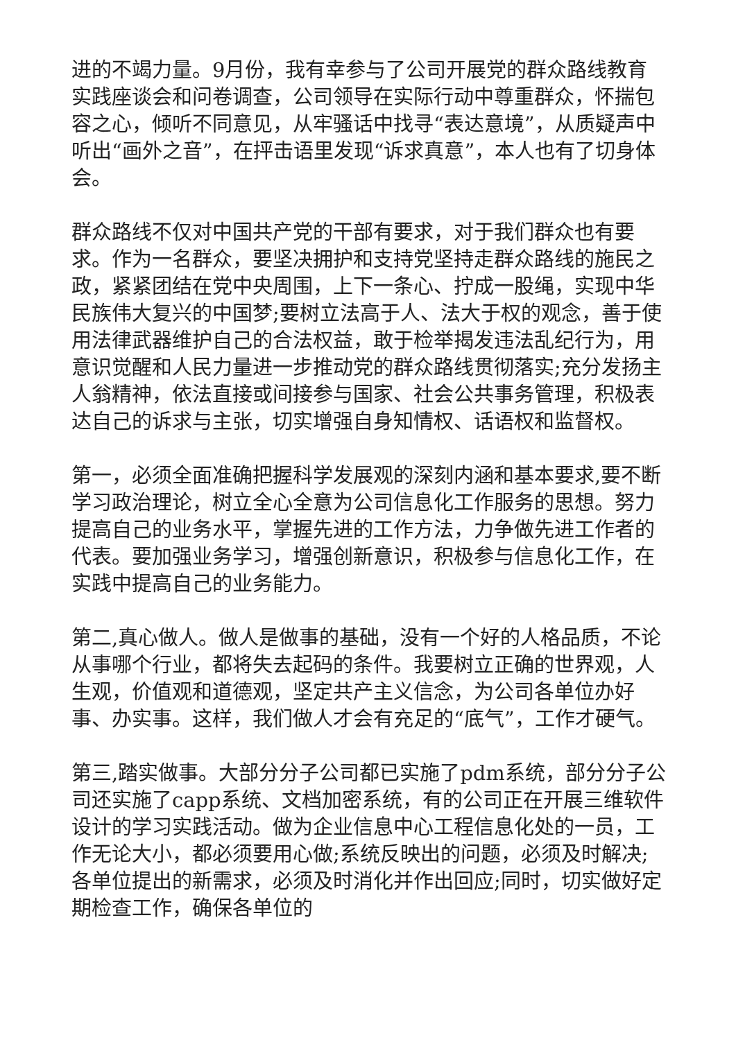进的不竭力量。9月份，我有幸参与了公司开展党的群众路线教育实践座谈会和问卷调查，公司领导在实际行动中尊重群众，怀揣包容之心，倾听不同意见，从牢骚话中找寻“表达意境”，从质疑声中听出“画外之音”，在抨击语里发现“诉求真意”，本人也有了切身体会。
群众路线不仅对中国共产党的干部有要求，对于我们群众也有要求。作为一名群众，要坚决拥护和支持党坚持走群众路线的施民之政，紧紧团结在党中央周围，上下一条心、拧成一股绳，实现中华民族伟大复兴的中国梦;要树立法高于人、法大于权的观念，善于使用法律武器维护自己的合法权益，敢于检举揭发违法乱纪行为，用意识觉醒和人民力量进一步推动党的群众路线贯彻落实;充分发扬主人翁精神，依法直接或间接参与国家、社会公共事务管理，积极表达自己的诉求与主张，切实增强自身知情权、话语权和监督权。
第一，必须全面准确把握科学发展观的深刻内涵和基本要求,要不断学习政治理论，树立全心全意为公司信息化工作服务的思想。努力提高自己的业务水平，掌握先进的工作方法，力争做先进工作者的代表。要加强业务学习，增强创新意识，积极参与信息化工作，在实践中提高自己的业务能力。
第二,真心做人。做人是做事的基础，没有一个好的人格品质，不论从事哪个行业，都将失去起码的条件。我要树立正确的世界观，人生观，价值观和道德观，坚定共产主义信念，为公司各单位办好事、办实事。这样，我们做人才会有充足的“底气”，工作才硬气。
第三,踏实做事。大部分分子公司都已实施了pdm系统，部分分子公司还实施了capp系统、文档加密系统，有的公司正在开展三维软件设计的学习实践活动。做为企业信息中心工程信息化处的一员，工作无论大小，都必须要用心做;系统反映出的问题，必须及时解决;各单位提出的新需求，必须及时消化并作出回应;同时，切实做好定期检查工作，确保各单位的